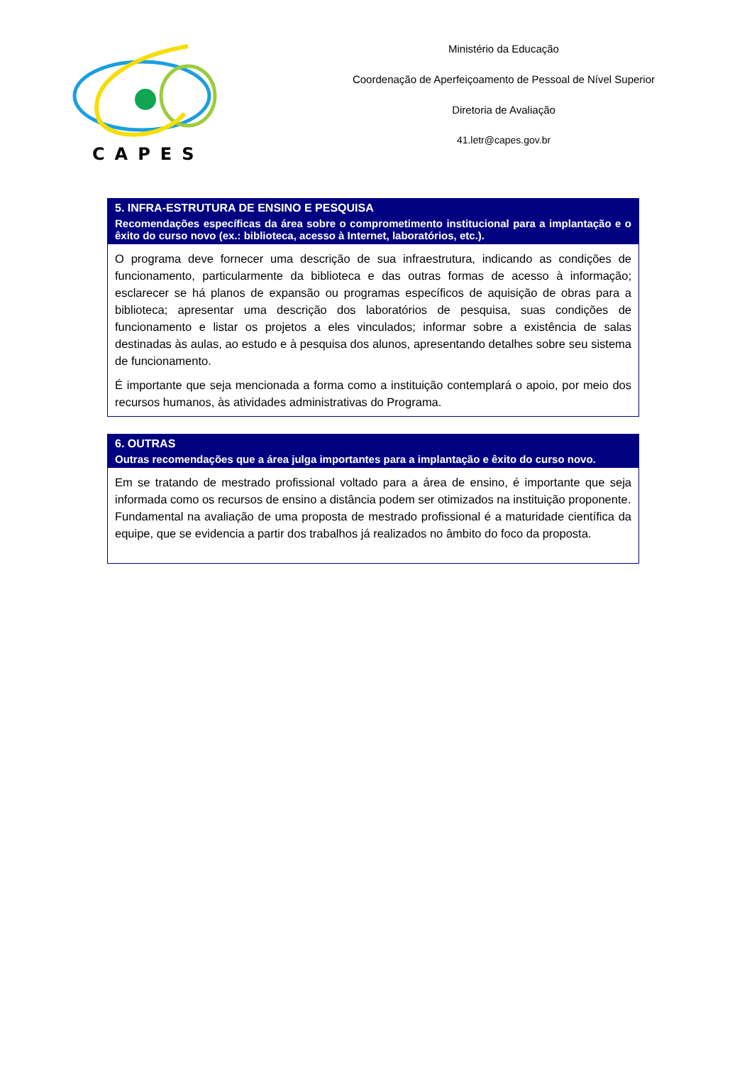CAPES
Ministério da Educação
Coordenação de Aperfeiçoamento de Pessoal de Nível Superior
Diretoria de Avaliação
41.letr@capes.gov.br
| 5. INFRA-ESTRUTURA DE ENSINO E PESQUISA Recomendações específicas da área sobre o comprometimento institucional para a implantação e o êxito do curso novo (ex.: biblioteca, acesso à Internet, laboratórios, etc.). |
| --- |
| O programa deve fornecer uma descrição de sua infraestrutura, indicando as condições de funcionamento, particularmente da biblioteca e das outras formas de acesso à informação; esclarecer se há planos de expansão ou programas específicos de aquisição de obras para a biblioteca; apresentar uma descrição dos laboratórios de pesquisa, suas condições de funcionamento e listar os projetos a eles vinculados; informar sobre a existência de salas destinadas às aulas, ao estudo e à pesquisa dos alunos, apresentando detalhes sobre seu sistema de funcionamento. É importante que seja mencionada a forma como a instituição contemplará o apoio, por meio dos recursos humanos, às atividades administrativas do Programa. |
| 6. OUTRAS Outras recomendações que a área julga importantes para a implantação e êxito do curso novo. |
| --- |
| Em se tratando de mestrado profissional voltado para a área de ensino, é importante que seja informada como os recursos de ensino a distância podem ser otimizados na instituição proponente. Fundamental na avaliação de uma proposta de mestrado profissional é a maturidade científica da equipe, que se evidencia a partir dos trabalhos já realizados no âmbito do foco da proposta. |